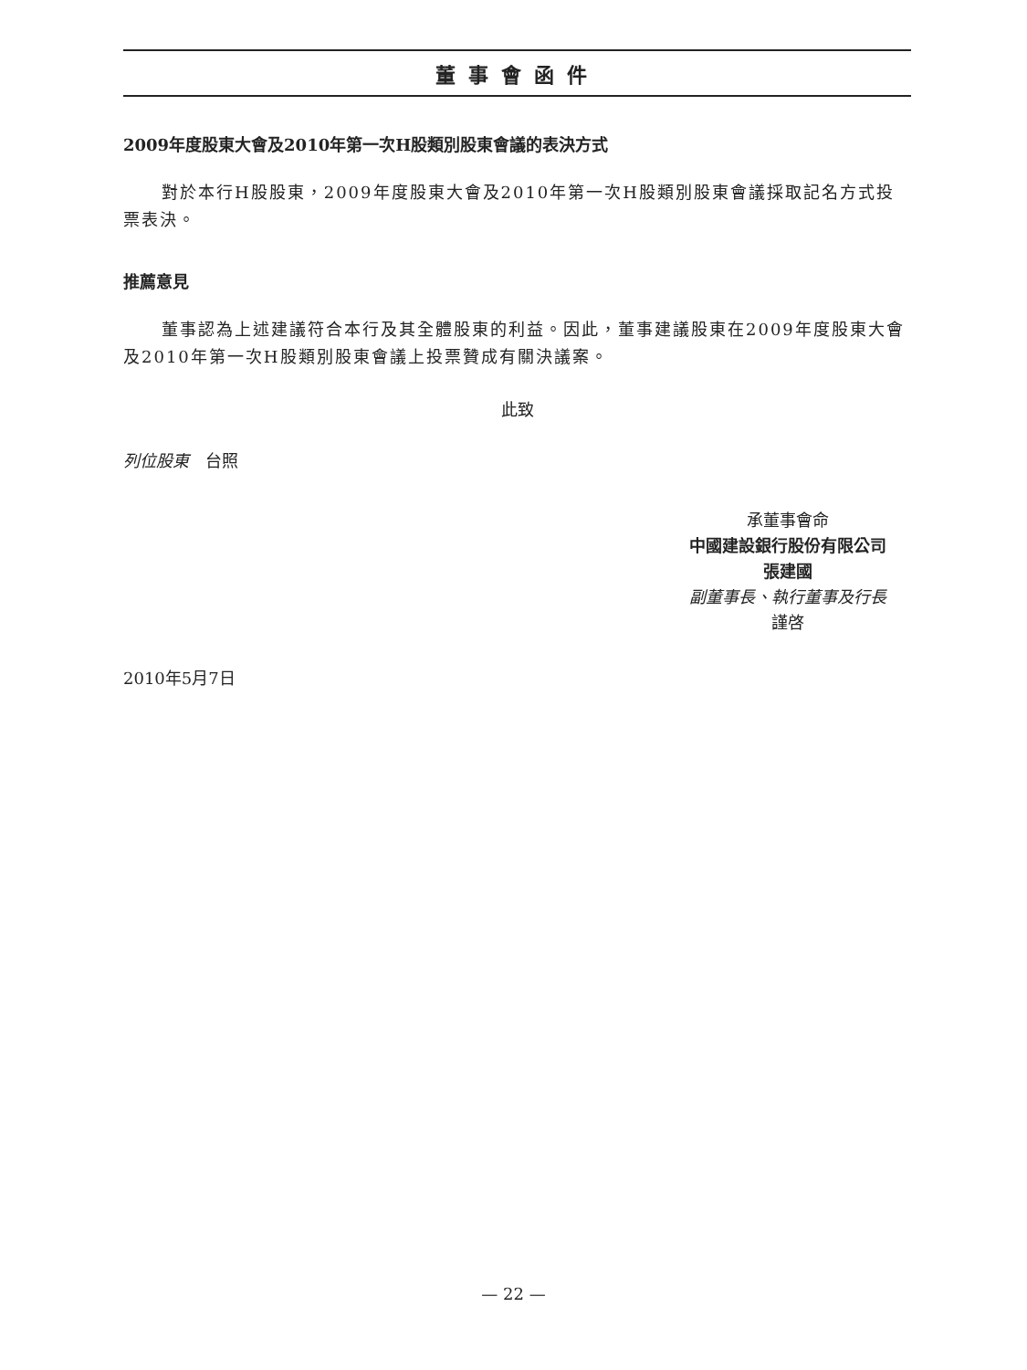董事會函件
2009年度股東大會及2010年第一次H股類別股東會議的表決方式
對於本行H股股東，2009年度股東大會及2010年第一次H股類別股東會議採取記名方式投票表決。
推薦意見
董事認為上述建議符合本行及其全體股東的利益。因此，董事建議股東在2009年度股東大會及2010年第一次H股類別股東會議上投票贊成有關決議案。
此致
列位股東　台照
承董事會命
中國建設銀行股份有限公司
張建國
副董事長、執行董事及行長
謹啓
2010年5月7日
— 22 —